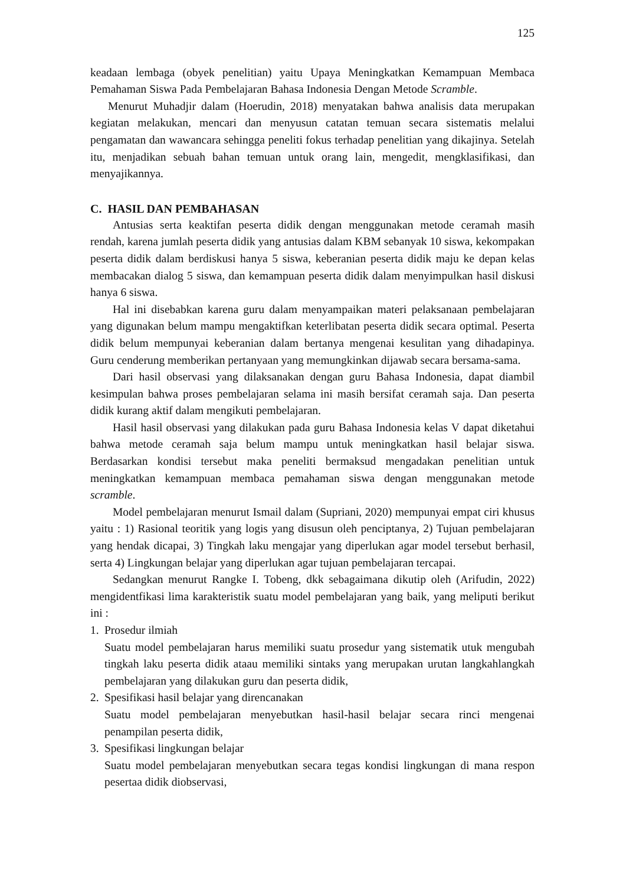125
keadaan lembaga (obyek penelitian) yaitu Upaya Meningkatkan Kemampuan Membaca Pemahaman Siswa Pada Pembelajaran Bahasa Indonesia Dengan Metode Scramble.
Menurut Muhadjir dalam (Hoerudin, 2018) menyatakan bahwa analisis data merupakan kegiatan melakukan, mencari dan menyusun catatan temuan secara sistematis melalui pengamatan dan wawancara sehingga peneliti fokus terhadap penelitian yang dikajinya. Setelah itu, menjadikan sebuah bahan temuan untuk orang lain, mengedit, mengklasifikasi, dan menyajikannya.
C. HASIL DAN PEMBAHASAN
Antusias serta keaktifan peserta didik dengan menggunakan metode ceramah masih rendah, karena jumlah peserta didik yang antusias dalam KBM sebanyak 10 siswa, kekompakan peserta didik dalam berdiskusi hanya 5 siswa, keberanian peserta didik maju ke depan kelas membacakan dialog 5 siswa, dan kemampuan peserta didik dalam menyimpulkan hasil diskusi hanya 6 siswa.
Hal ini disebabkan karena guru dalam menyampaikan materi pelaksanaan pembelajaran yang digunakan belum mampu mengaktifkan keterlibatan peserta didik secara optimal. Peserta didik belum mempunyai keberanian dalam bertanya mengenai kesulitan yang dihadapinya. Guru cenderung memberikan pertanyaan yang memungkinkan dijawab secara bersama-sama.
Dari hasil observasi yang dilaksanakan dengan guru Bahasa Indonesia, dapat diambil kesimpulan bahwa proses pembelajaran selama ini masih bersifat ceramah saja. Dan peserta didik kurang aktif dalam mengikuti pembelajaran.
Hasil hasil observasi yang dilakukan pada guru Bahasa Indonesia kelas V dapat diketahui bahwa metode ceramah saja belum mampu untuk meningkatkan hasil belajar siswa. Berdasarkan kondisi tersebut maka peneliti bermaksud mengadakan penelitian untuk meningkatkan kemampuan membaca pemahaman siswa dengan menggunakan metode scramble.
Model pembelajaran menurut Ismail dalam (Supriani, 2020) mempunyai empat ciri khusus yaitu : 1) Rasional teoritik yang logis yang disusun oleh penciptanya, 2) Tujuan pembelajaran yang hendak dicapai, 3) Tingkah laku mengajar yang diperlukan agar model tersebut berhasil, serta 4) Lingkungan belajar yang diperlukan agar tujuan pembelajaran tercapai.
Sedangkan menurut Rangke I. Tobeng, dkk sebagaimana dikutip oleh (Arifudin, 2022) mengidentfikasi lima karakteristik suatu model pembelajaran yang baik, yang meliputi berikut ini :
1. Prosedur ilmiah
Suatu model pembelajaran harus memiliki suatu prosedur yang sistematik utuk mengubah tingkah laku peserta didik ataau memiliki sintaks yang merupakan urutan langkahlangkah pembelajaran yang dilakukan guru dan peserta didik,
2. Spesifikasi hasil belajar yang direncanakan
Suatu model pembelajaran menyebutkan hasil-hasil belajar secara rinci mengenai penampilan peserta didik,
3. Spesifikasi lingkungan belajar
Suatu model pembelajaran menyebutkan secara tegas kondisi lingkungan di mana respon pesertaa didik diobservasi,